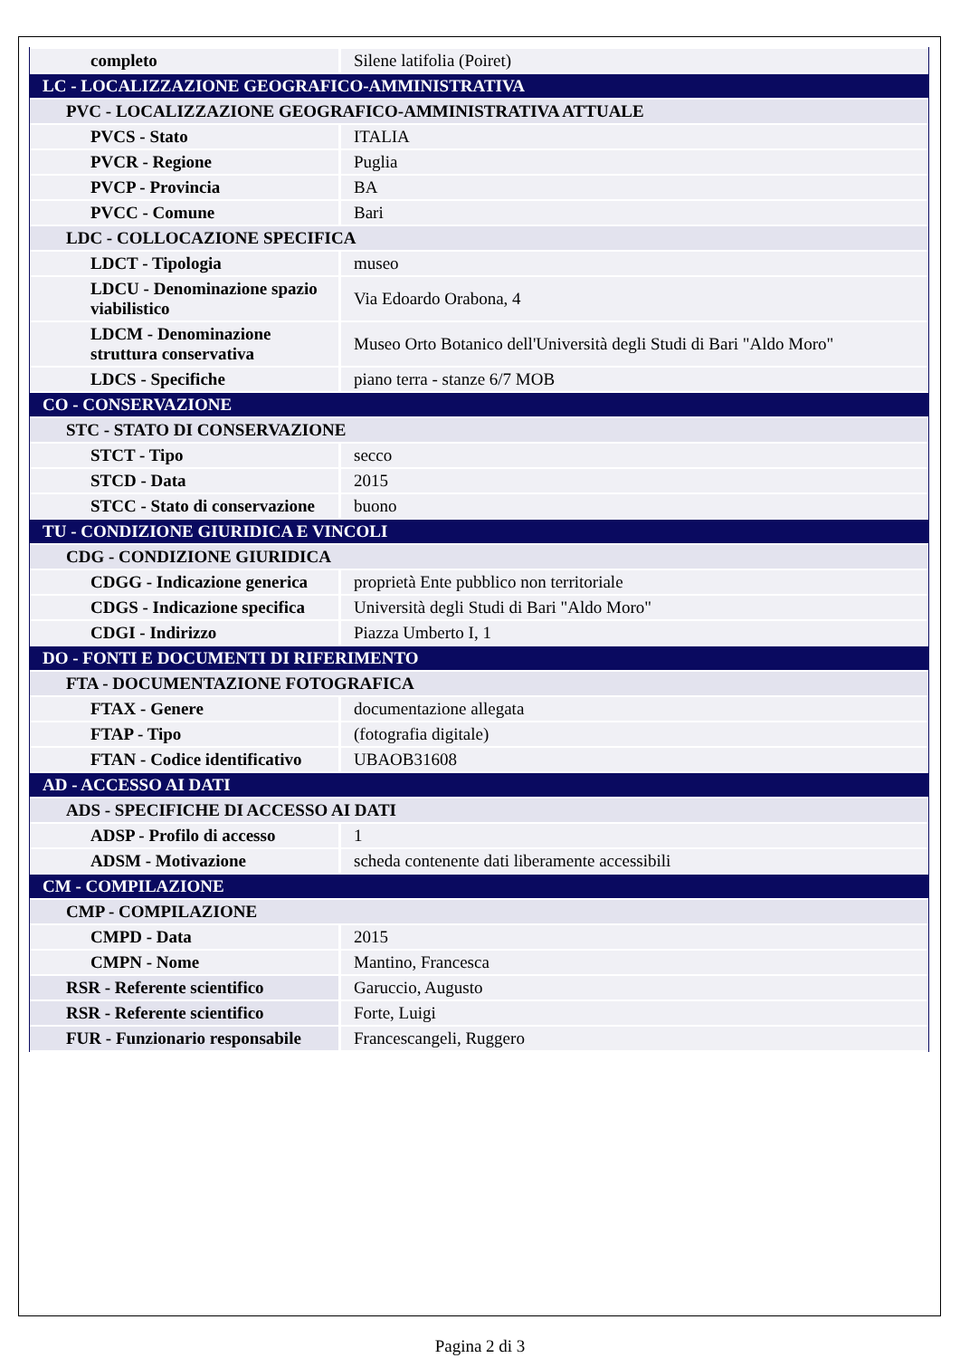| completo | Silene latifolia (Poiret) |
| LC - LOCALIZZAZIONE GEOGRAFICO-AMMINISTRATIVA | |
| PVC - LOCALIZZAZIONE GEOGRAFICO-AMMINISTRATIVA ATTUALE | |
| PVCS - Stato | ITALIA |
| PVCR - Regione | Puglia |
| PVCP - Provincia | BA |
| PVCC - Comune | Bari |
| LDC - COLLOCAZIONE SPECIFICA | |
| LDCT - Tipologia | museo |
| LDCU - Denominazione spazio viabilistico | Via Edoardo Orabona, 4 |
| LDCM - Denominazione struttura conservativa | Museo Orto Botanico dell'Università degli Studi di Bari "Aldo Moro" |
| LDCS - Specifiche | piano terra - stanze 6/7 MOB |
| CO - CONSERVAZIONE | |
| STC - STATO DI CONSERVAZIONE | |
| STCT - Tipo | secco |
| STCD - Data | 2015 |
| STCC - Stato di conservazione | buono |
| TU - CONDIZIONE GIURIDICA E VINCOLI | |
| CDG - CONDIZIONE GIURIDICA | |
| CDGG - Indicazione generica | proprietà Ente pubblico non territoriale |
| CDGS - Indicazione specifica | Università degli Studi di Bari "Aldo Moro" |
| CDGI - Indirizzo | Piazza Umberto I, 1 |
| DO - FONTI E DOCUMENTI DI RIFERIMENTO | |
| FTA - DOCUMENTAZIONE FOTOGRAFICA | |
| FTAX - Genere | documentazione allegata |
| FTAP - Tipo | (fotografia digitale) |
| FTAN - Codice identificativo | UBAOB31608 |
| AD - ACCESSO AI DATI | |
| ADS - SPECIFICHE DI ACCESSO AI DATI | |
| ADSP - Profilo di accesso | 1 |
| ADSM - Motivazione | scheda contenente dati liberamente accessibili |
| CM - COMPILAZIONE | |
| CMP - COMPILAZIONE | |
| CMPD - Data | 2015 |
| CMPN - Nome | Mantino, Francesca |
| RSR - Referente scientifico | Garuccio, Augusto |
| RSR - Referente scientifico | Forte, Luigi |
| FUR - Funzionario responsabile | Francescangeli, Ruggero |
Pagina 2 di 3